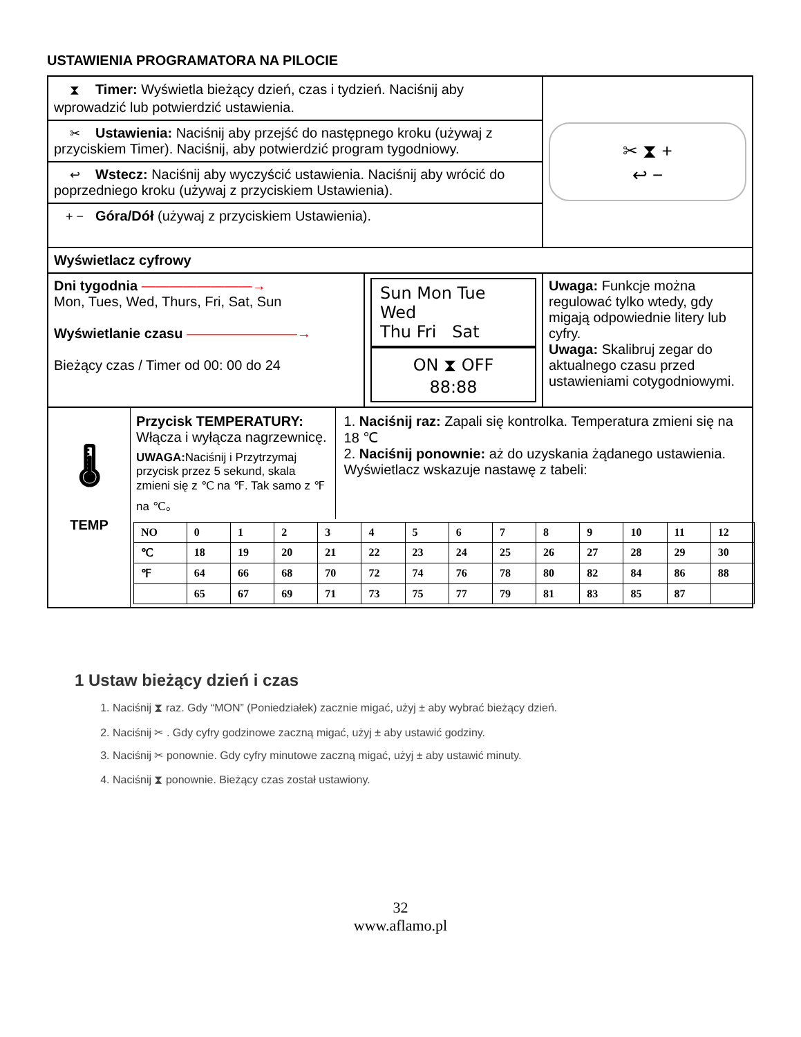USTAWIENIA PROGRAMATORA NA PILOCIE
| ⧗ Timer: Wyświetla bieżący dzień, czas i tydzień. Naciśnij aby wprowadzić lub potwierdzić ustawienia. | | ✂ ⧗ + ↩ − |
| ✂ Ustawienia: Naciśnij aby przejść do następnego kroku (używaj z przyciskiem Timer). Naciśnij, aby potwierdzić program tygodniowy. | | |
| ↩ Wstecz: Naciśnij aby wyczyścić ustawienia. Naciśnij aby wrócić do poprzedniego kroku (używaj z przyciskiem Ustawienia). | | |
| + − Góra/Dół (używaj z przyciskiem Ustawienia). | | |
| Wyświetlacz cyfrowy | | |
| Dni tygodnia ————————→ Mon, Tues, Wed, Thurs, Fri, Sat, Sun Wyświetlanie czasu ————————→ Bieżący czas / Timer od 00: 00 do 24 | Sun Mon Tue Wed Thu Fri Sat ON ⧗ OFF 88:88 | Uwaga: Funkcje można regulować tylko wtedy, gdy migają odpowiednie litery lub cyfry. Uwaga: Skalibruj zegar do aktualnego czasu przed ustawieniami cotygodniowymi. |
| 🌡 TEMP Przycisk TEMPERATURY: Włącza i wyłącza nagrzewnicę. UWAGA: Naciśnij i Przytrzymaj przycisk przez 5 sekund, skala zmieni się z ℃ na ℉. Tak samo z ℉ na ℃。 1. Naciśnij raz: Zapali się kontrolka. Temperatura zmieni się na 18 ℃ 2. Naciśnij ponownie: aż do uzyskania żądanego ustawienia. Wyświetlacz wskazuje nastawę z tabeli: / NO / 0 / 1 / 2 / 3 / 4 / 5 / 6 / 7 / 8 / 9 / 10 / 11 / 12 / / ℃ / 18 / 19 / 20 / 21 / 22 / 23 / 24 / 25 / 26 / 27 / 28 / 29 / 30 / / ℉ / 64 / 66 / 68 / 70 / 72 / 74 / 76 / 78 / 80 / 82 / 84 / 86 / 88 / / / 65 / 67 / 69 / 71 / 73 / 75 / 77 / 79 / 81 / 83 / 85 / 87 / / | | |
1 Ustaw bieżący dzień i czas
1. Naciśnij ⧗ raz. Gdy “MON” (Poniedziałek) zacznie migać, użyj ± aby wybrać bieżący dzień.
2. Naciśnij ✂ . Gdy cyfry godzinowe zaczną migać, użyj ± aby ustawić godziny.
3. Naciśnij ✂ ponownie. Gdy cyfry minutowe zaczną migać, użyj ± aby ustawić minuty.
4. Naciśnij ⧗ ponownie. Bieżący czas został ustawiony.
32
www.aflamo.pl